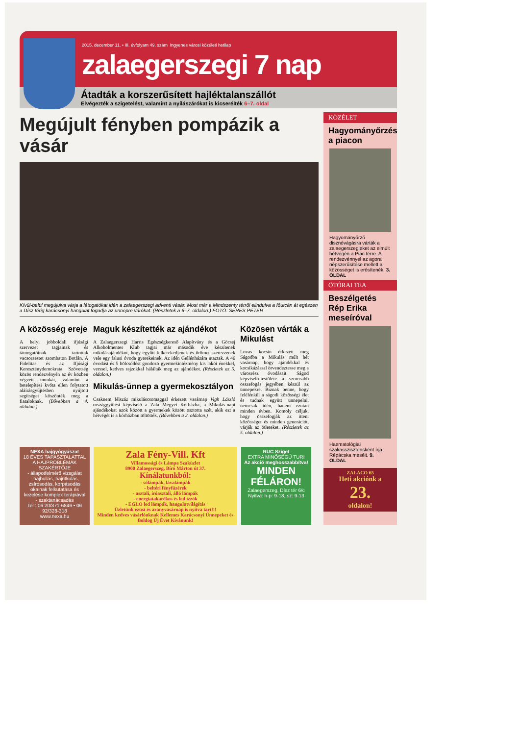2015. december 11. • III. évfolyam 49. szám Ingyenes városi közéleti hetilap
zalaegerszegi 7 nap
Átadták a korszerűsített hajléktalanszállót
Elvégezték a szigetelést, valamint a nyílászárókat is kicserélték 6–7. oldal
Megújult fényben pompázik a vásár
Kívül-belül megújulva várja a látogatókat idén a zalaegerszegi adventi vásár. Most már a Mindszenty térről elindulva a főutcán át egészen a Dísz térig karácsonyi hangulat fogadja az ünnepre várókat. (Részletek a 6–7. oldalon.) FOTÓ: SERES PÉTER
A közösség ereje
A helyi jobboldali ifjúsági szervezet tagjainak és támogatóinak tartottak vacsoraestet szombaton Botfán. A Fidelitas és az Ifjúsági Kereszténydemokrata Szövetség közös rendezvényén az év közben végzett munkát, valamint a betelepítési kvóta ellen folytatott aláírásgyűjtésben nyújtott segítséget köszönték meg a fiataloknak. (Bővebben a 4. oldalon.)
Maguk készítették az ajándékot
A Zalaegerszegi Harris Egészségkereső Alapítvány és a Göcsej Alkoholmentes Klub tagjai már második éve készítenek mikulásajándékot, hogy együtt felkerekedjenek és örömet szerezzenek vele egy falusi óvoda gyerekeinek. Az idén Gellénházára utaztak. A 46 óvodást és 5 bölcsődést gondozó gyermekintézmény kis lakói énekkel, verssel, kedves rajzokkal hálálták meg az ajándékot. (Részletek az 5. oldalon.)
Mikulás-ünnep a gyermekosztályon
Csaknem félszáz mikuláscsomaggal érkezett vasárnap Vigh László országgyűlési képviselő a Zala Megyei Kórházba, a Mikulás-napi ajándékokat azok között a gyermekek között osztotta szét, akik ezt a hétvégét is a kórházban töltötték. (Bővebben a 2. oldalon.)
Közösen várták a Mikulást
Lovas kocsin érkezett meg Ságodba a Mikulás múlt hét vasárnap, hogy ajándékkal és kocsikázással örvendeztesse meg a városrész óvodásait. Ságod képviselő-testülete a szorosabb összefogás jegyében készül az ünnepekre. Bíznak benne, hogy felélénkül a ságodi közösségi élet és tudnak együtt ünnepelni, nemcsak idén, hanem ezután minden évben. Komoly céljuk, hogy összefogják az itteni közösséget és minden generációt, várják az ötleteket. (Részletek az 5. oldalon.)
NEXA hajgyógyászat
18 ÉVES TAPASZTALATTAL
A HAJPROBLÉMÁK SZAKÉRTŐJE
- állapotfelmérő vizsgálat
- hajhullás, hajritkulás, zsírosodás, korpásodás okainak felkutatása és kezelése komplex terápiával
- szaktanácsadás
Tel.: 06 20/371-6846 • 06 92/328-318
www.nexa.hu
Zala Fény-Vill. Kft
Villamossági és Lámpa Szaküzlet
8900 Zalaegerszeg, Bíró Márton út 37.
Kínálatunkból:
- sólámpák, lávalámpák
- beltéri fényfüzérek
- asztali, íróasztali, álló lámpák
- energiatakarékos és led izzók
- EGLO led lámpák, hangulatvilágítás
Üzletünk ezüst és aranyvasárnap is nyitva tart!!!
Minden kedves vásárlónknak Kellemes Karácsonyi Ünnepeket és Boldog Új Évet Kívánunk!
RUC Sziget
EXTRA MINŐSÉGŰ TURI
Az akció meghosszabbítva!
MINDEN FÉLÁRON!
Zalaegerszeg, Dísz tér 6/c
Nyitva: h-p: 9-18, sz: 9-13
KÖZÉLET
Hagyományőrzés a piacon
Hagyományőrző disznóvágásra várták a zalaegerszegieket az elmúlt hétvégén a Piac térre. A rendezvénnyel az agora népszerűsítése mellett a közösséget is erősítenék. 3. OLDAL
ÖTÓRAI TEA
Beszélgetés Rép Erika meseíróval
Haematológiai szakasszisztensként írja Répácska meséit. 9. OLDAL
ZALACO 65
Heti akciónk a
23.
oldalon!